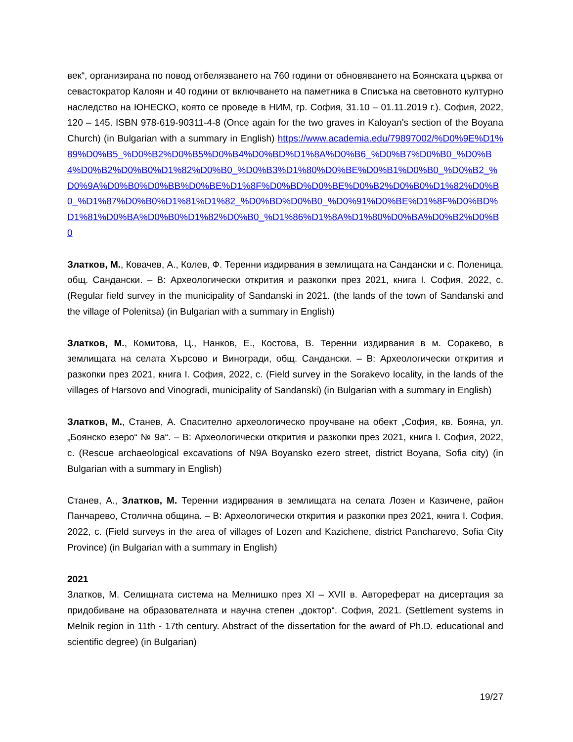век“, организирана по повод отбелязването на 760 години от обновяването на Боянската църква от севастократор Калоян и 40 години от включването на паметника в Списъка на световното културно наследство на ЮНЕСКО, която се проведе в НИМ, гр. София, 31.10 – 01.11.2019 г.). София, 2022, 120 – 145. ISBN 978-619-90311-4-8 (Once again for the two graves in Kaloyan's section of the Boyana Church) (in Bulgarian with a summary in English) https://www.academia.edu/79897002/%D0%9E%D1%89%D0%B5_%D0%B2%D0%B5%D0%B4%D0%BD%D1%8A%D0%B6_%D0%B7%D0%B0_%D0%B4%D0%B2%D0%B0%D1%82%D0%B0_%D0%B3%D1%80%D0%BE%D0%B1%D0%B0_%D0%B2_%D0%9A%D0%B0%D0%BB%D0%BE%D1%8F%D0%BD%D0%BE%D0%B2%D0%B0%D1%82%D0%B0_%D1%87%D0%B0%D1%81%D1%82_%D0%BD%D0%B0_%D0%91%D0%BE%D1%8F%D0%BD%D1%81%D0%BA%D0%B0%D1%82%D0%B0_%D1%86%D1%8A%D1%80%D0%BA%D0%B2%D0%B0
Златков, М., Ковачев, А., Колев, Ф. Теренни издирвания в землищата на Сандански и с. Поленица, общ. Сандански. – В: Археологически открития и разкопки през 2021, книга I. София, 2022, с. (Regular field survey in the municipality of Sandanski in 2021. (the lands of the town of Sandanski and the village of Polenitsa) (in Bulgarian with a summary in English)
Златков, М., Комитова, Ц., Нанков, Е., Костова, В. Теренни издирвания в м. Соракево, в землищата на селата Хърсово и Виногради, общ. Сандански. – В: Археологически открития и разкопки през 2021, книга I. София, 2022, с. (Field survey in the Sorakevo locality, in the lands of the villages of Harsovo and Vinogradi, municipality of Sandanski) (in Bulgarian with a summary in English)
Златков, М., Станев, А. Спасително археологическо проучване на обект „София, кв. Бояна, ул. „Боянско езеро“ № 9а“. – В: Археологически открития и разкопки през 2021, книга I. София, 2022, с. (Rescue archaeological excavations of N9A Boyansko ezero street, district Boyana, Sofia city) (in Bulgarian with a summary in English)
Станев, А., Златков, М. Теренни издирвания в землищата на селата Лозен и Казичене, район Панчарево, Столична община. – В: Археологически открития и разкопки през 2021, книга I. София, 2022, с. (Field surveys in the area of villages of Lozen and Kazichene, district Pancharevo, Sofia City Province) (in Bulgarian with a summary in English)
2021
Златков, М. Селищната система на Мелнишко през XI – XVII в. Автореферат на дисертация за придобиване на образователната и научна степен „доктор“. София, 2021. (Settlement systems in Melnik region in 11th - 17th century. Abstract of the dissertation for the award of Ph.D. educational and scientific degree) (in Bulgarian)
19/27